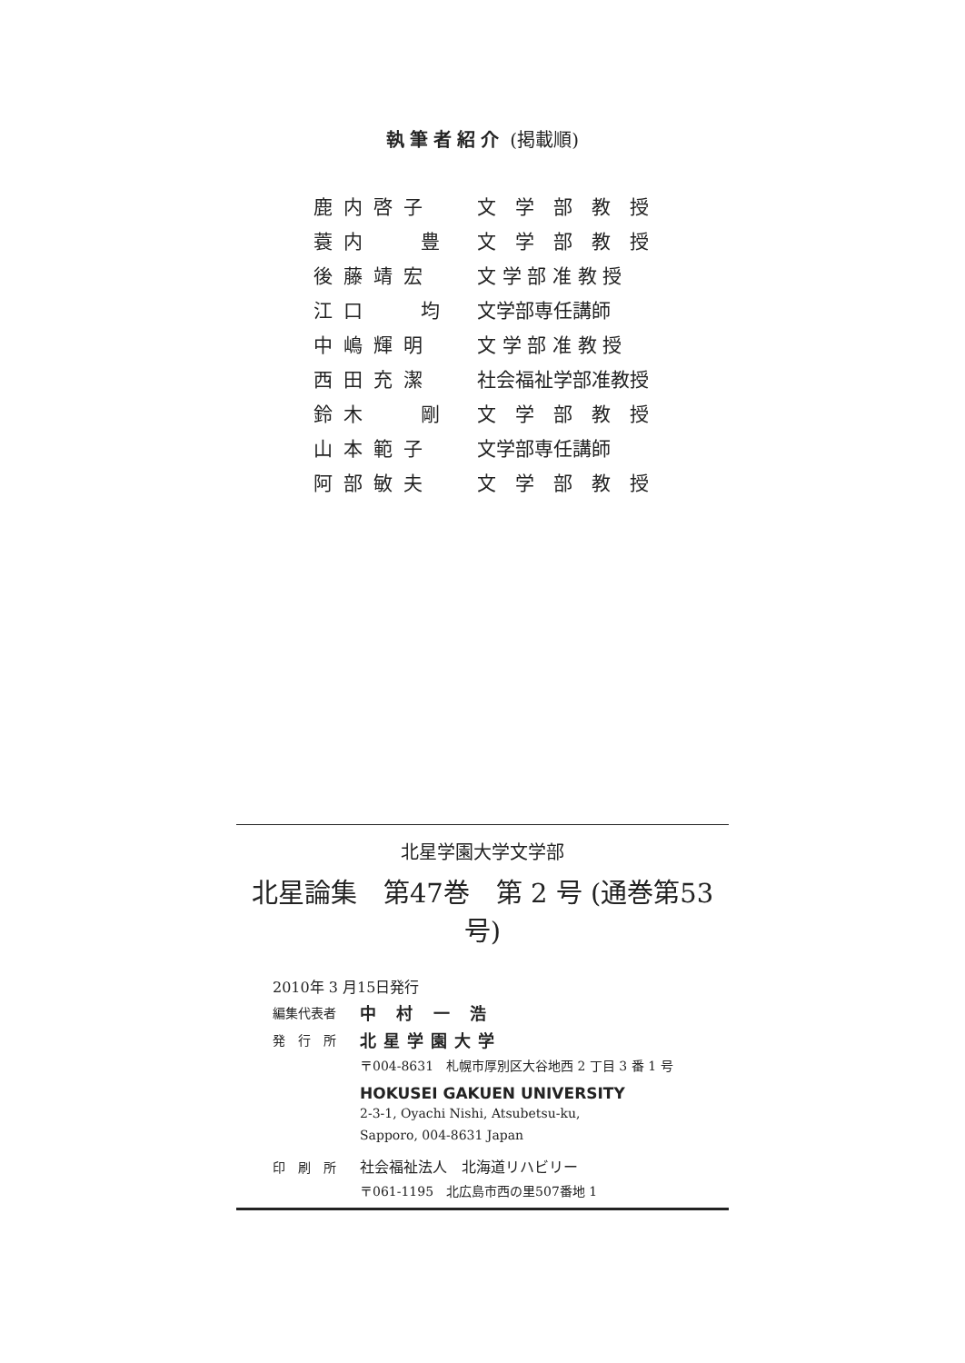執筆者紹介 (掲載順)
| 鹿内啓子 | 文 学 部 教 授 |
| 蓑内 豊 | 文 学 部 教 授 |
| 後藤靖宏 | 文 学 部 准 教 授 |
| 江口 均 | 文学部専任講師 |
| 中嶋輝明 | 文 学 部 准 教 授 |
| 西田充潔 | 社会福祉学部准教授 |
| 鈴木 剛 | 文 学 部 教 授 |
| 山本範子 | 文学部専任講師 |
| 阿部敏夫 | 文 学 部 教 授 |
北星学園大学文学部
北星論集　第47巻　第 2 号 (通巻第53号)
2010年 3 月15日発行
編集代表者 中 村 一 浩
発　行　所 北星学園大学
〒004-8631　札幌市厚別区大谷地西 2 丁目 3 番 1 号
HOKUSEI GAKUEN UNIVERSITY
2-3-1, Oyachi Nishi, Atsubetsu-ku,
Sapporo, 004-8631 Japan
印　刷　所 社会福祉法人　北海道リハビリー
〒061-1195　北広島市西の里507番地 1